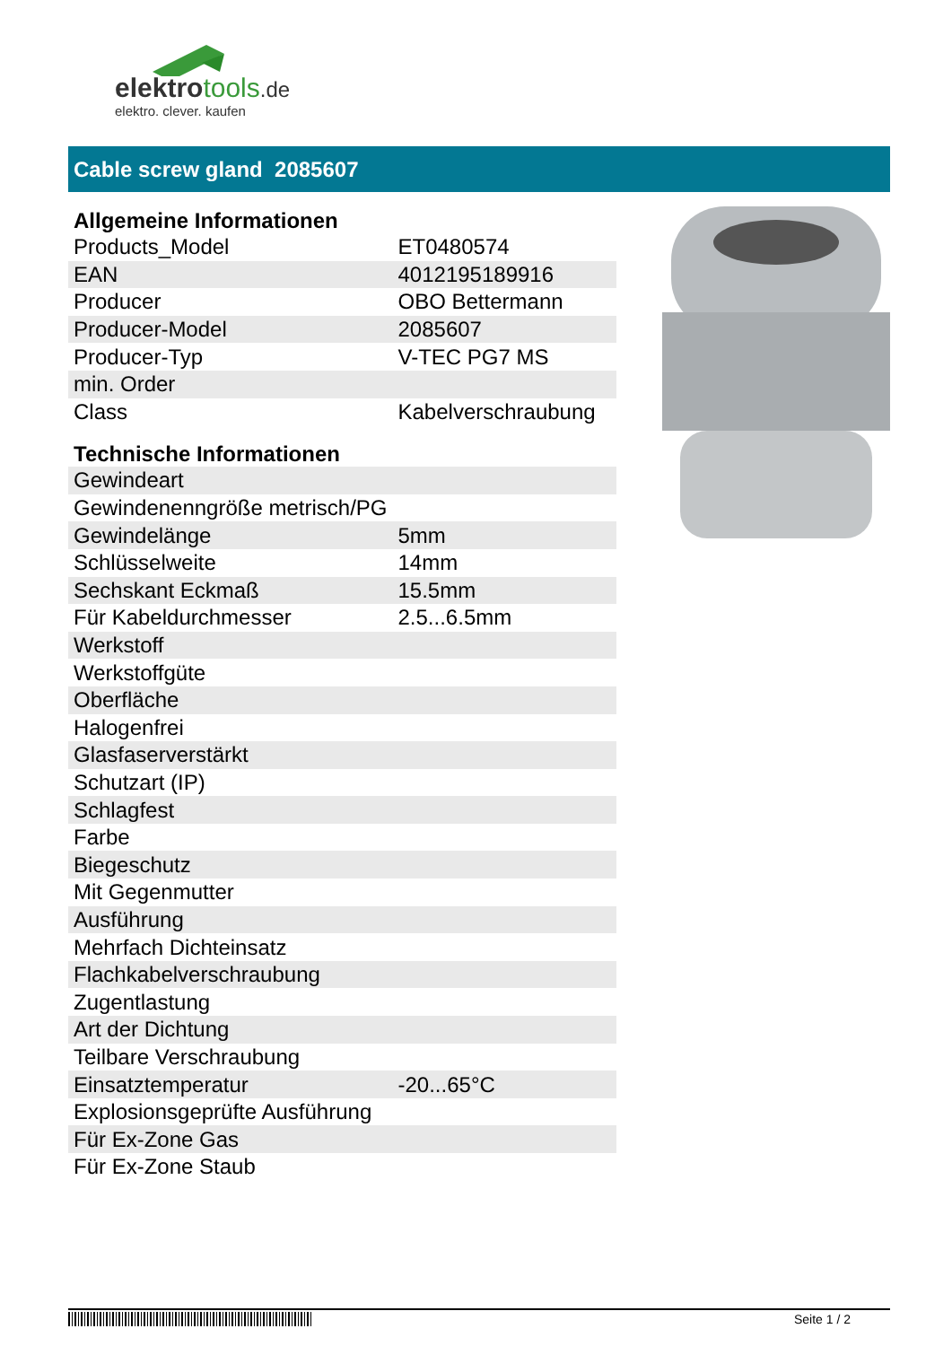elektrotools.de
elektro. clever. kaufen
Cable screw gland 2085607
| Allgemeine Informationen | |
| --- | --- |
| Products_Model | ET0480574 |
| EAN | 4012195189916 |
| Producer | OBO Bettermann |
| Producer-Model | 2085607 |
| Producer-Typ | V-TEC PG7 MS |
| min. Order | |
| Class | Kabelverschraubung |
| Technische Informationen | |
| Gewindeart | |
| Gewindenenngröße metrisch/PG | |
| Gewindelänge | 5mm |
| Schlüsselweite | 14mm |
| Sechskant Eckmaß | 15.5mm |
| Für Kabeldurchmesser | 2.5...6.5mm |
| Werkstoff | |
| Werkstoffgüte | |
| Oberfläche | |
| Halogenfrei | |
| Glasfaserverstärkt | |
| Schutzart (IP) | |
| Schlagfest | |
| Farbe | |
| Biegeschutz | |
| Mit Gegenmutter | |
| Ausführung | |
| Mehrfach Dichteinsatz | |
| Flachkabelverschraubung | |
| Zugentlastung | |
| Art der Dichtung | |
| Teilbare Verschraubung | |
| Einsatztemperatur | -20...65°C |
| Explosionsgeprüfte Ausführung | |
| Für Ex-Zone Gas | |
| Für Ex-Zone Staub | |
Seite 1 / 2